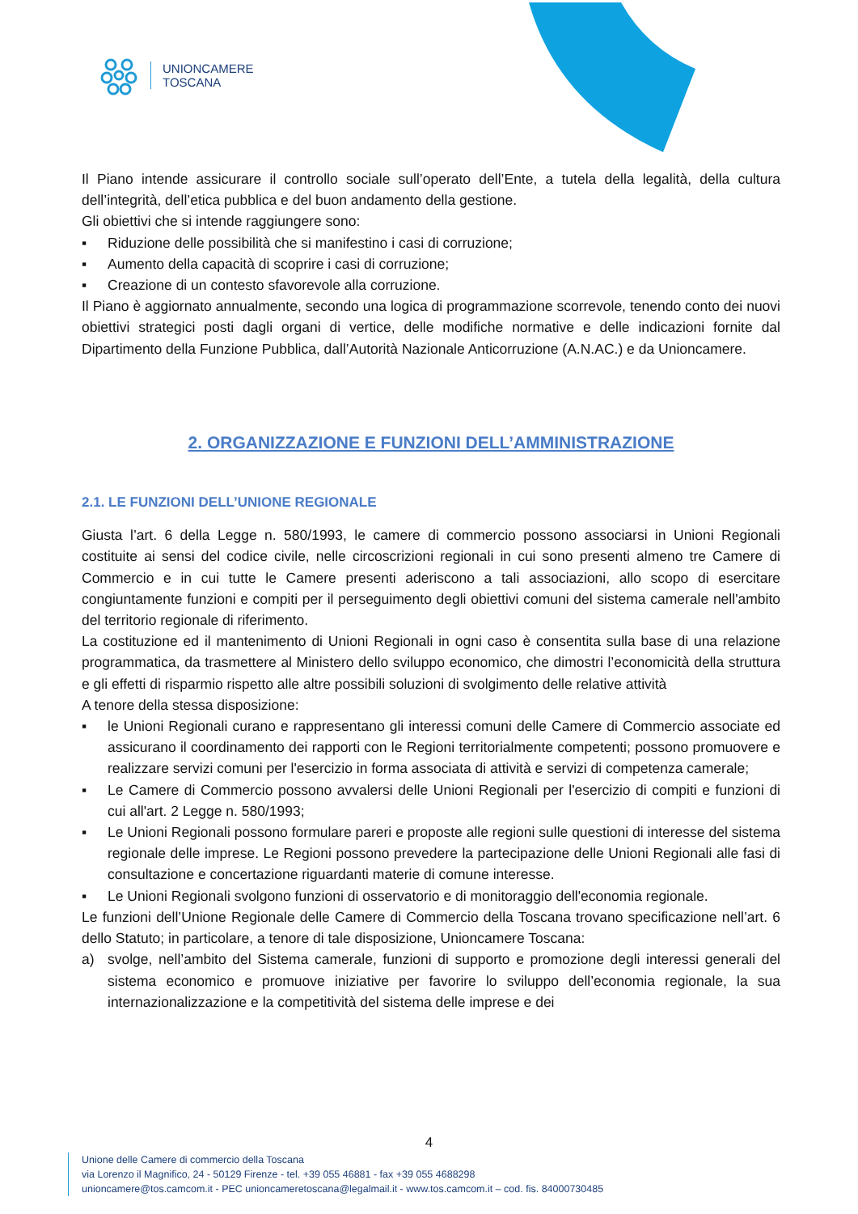UNIONCAMERE
TOSCANA
Il Piano intende assicurare il controllo sociale sull’operato dell’Ente, a tutela della legalità, della cultura dell’integrità, dell’etica pubblica e del buon andamento della gestione.
Gli obiettivi che si intende raggiungere sono:
▪ Riduzione delle possibilità che si manifestino i casi di corruzione;
▪ Aumento della capacità di scoprire i casi di corruzione;
▪ Creazione di un contesto sfavorevole alla corruzione.
Il Piano è aggiornato annualmente, secondo una logica di programmazione scorrevole, tenendo conto dei nuovi obiettivi strategici posti dagli organi di vertice, delle modifiche normative e delle indicazioni fornite dal Dipartimento della Funzione Pubblica, dall’Autorità Nazionale Anticorruzione (A.N.AC.) e da Unioncamere.
2. ORGANIZZAZIONE E FUNZIONI DELL’AMMINISTRAZIONE
2.1. LE FUNZIONI DELL’UNIONE REGIONALE
Giusta l’art. 6 della Legge n. 580/1993, le camere di commercio possono associarsi in Unioni Regionali costituite ai sensi del codice civile, nelle circoscrizioni regionali in cui sono presenti almeno tre Camere di Commercio e in cui tutte le Camere presenti aderiscono a tali associazioni, allo scopo di esercitare congiuntamente funzioni e compiti per il perseguimento degli obiettivi comuni del sistema camerale nell'ambito del territorio regionale di riferimento.
La costituzione ed il mantenimento di Unioni Regionali in ogni caso è consentita sulla base di una relazione programmatica, da trasmettere al Ministero dello sviluppo economico, che dimostri l’economicità della struttura e gli effetti di risparmio rispetto alle altre possibili soluzioni di svolgimento delle relative attività
A tenore della stessa disposizione:
▪ le Unioni Regionali curano e rappresentano gli interessi comuni delle Camere di Commercio associate ed assicurano il coordinamento dei rapporti con le Regioni territorialmente competenti; possono promuovere e realizzare servizi comuni per l'esercizio in forma associata di attività e servizi di competenza camerale;
▪ Le Camere di Commercio possono avvalersi delle Unioni Regionali per l'esercizio di compiti e funzioni di cui all'art. 2 Legge n. 580/1993;
▪ Le Unioni Regionali possono formulare pareri e proposte alle regioni sulle questioni di interesse del sistema regionale delle imprese. Le Regioni possono prevedere la partecipazione delle Unioni Regionali alle fasi di consultazione e concertazione riguardanti materie di comune interesse.
▪ Le Unioni Regionali svolgono funzioni di osservatorio e di monitoraggio dell'economia regionale.
Le funzioni dell’Unione Regionale delle Camere di Commercio della Toscana trovano specificazione nell’art. 6 dello Statuto; in particolare, a tenore di tale disposizione, Unioncamere Toscana:
a) svolge, nell’ambito del Sistema camerale, funzioni di supporto e promozione degli interessi generali del sistema economico e promuove iniziative per favorire lo sviluppo dell’economia regionale, la sua internazionalizzazione e la competitività del sistema delle imprese e dei
4
Unione delle Camere di commercio della Toscana
via Lorenzo il Magnifico, 24 - 50129 Firenze - tel. +39 055 46881 - fax +39 055 4688298
unioncamere@tos.camcom.it - PEC unioncameretoscana@legalmail.it - www.tos.camcom.it – cod. fis. 84000730485